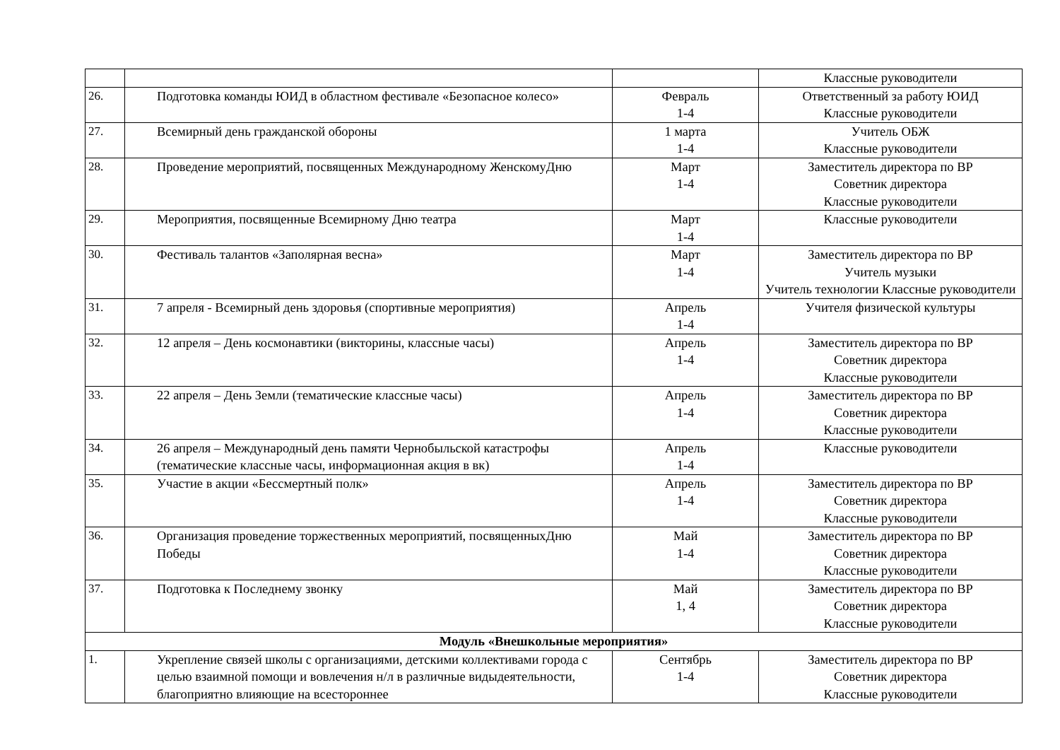| | | | Классные руководители |
| 26. | Подготовка команды ЮИД в областном фестивале «Безопасное колесо» | Февраль 1-4 | Ответственный за работу ЮИД Классные руководители |
| 27. | Всемирный день гражданской обороны | 1 марта 1-4 | Учитель ОБЖ Классные руководители |
| 28. | Проведение мероприятий, посвященных Международному ЖенскомуДню | Март 1-4 | Заместитель директора по ВР Советник директора Классные руководители |
| 29. | Мероприятия, посвященные Всемирному Дню театра | Март 1-4 | Классные руководители |
| 30. | Фестиваль талантов «Заполярная весна» | Март 1-4 | Заместитель директора по ВР Учитель музыки Учитель технологии Классные руководители |
| 31. | 7 апреля - Всемирный день здоровья (спортивные мероприятия) | Апрель 1-4 | Учителя физической культуры |
| 32. | 12 апреля – День космонавтики (викторины, классные часы) | Апрель 1-4 | Заместитель директора по ВР Советник директора Классные руководители |
| 33. | 22 апреля – День Земли (тематические классные часы) | Апрель 1-4 | Заместитель директора по ВР Советник директора Классные руководители |
| 34. | 26 апреля – Международный день памяти Чернобыльской катастрофы (тематические классные часы, информационная акция в вк) | Апрель 1-4 | Классные руководители |
| 35. | Участие в акции «Бессмертный полк» | Апрель 1-4 | Заместитель директора по ВР Советник директора Классные руководители |
| 36. | Организация проведение торжественных мероприятий, посвященныхДню Победы | Май 1-4 | Заместитель директора по ВР Советник директора Классные руководители |
| 37. | Подготовка к Последнему звонку | Май 1, 4 | Заместитель директора по ВР Советник директора Классные руководители |
| Модуль «Внешкольные мероприятия» | | | |
| 1. | Укрепление связей школы с организациями, детскими коллективами города с целью взаимной помощи и вовлечения н/л в различные видыдеятельности, благоприятно влияющие на всестороннее | Сентябрь 1-4 | Заместитель директора по ВР Советник директора Классные руководители |